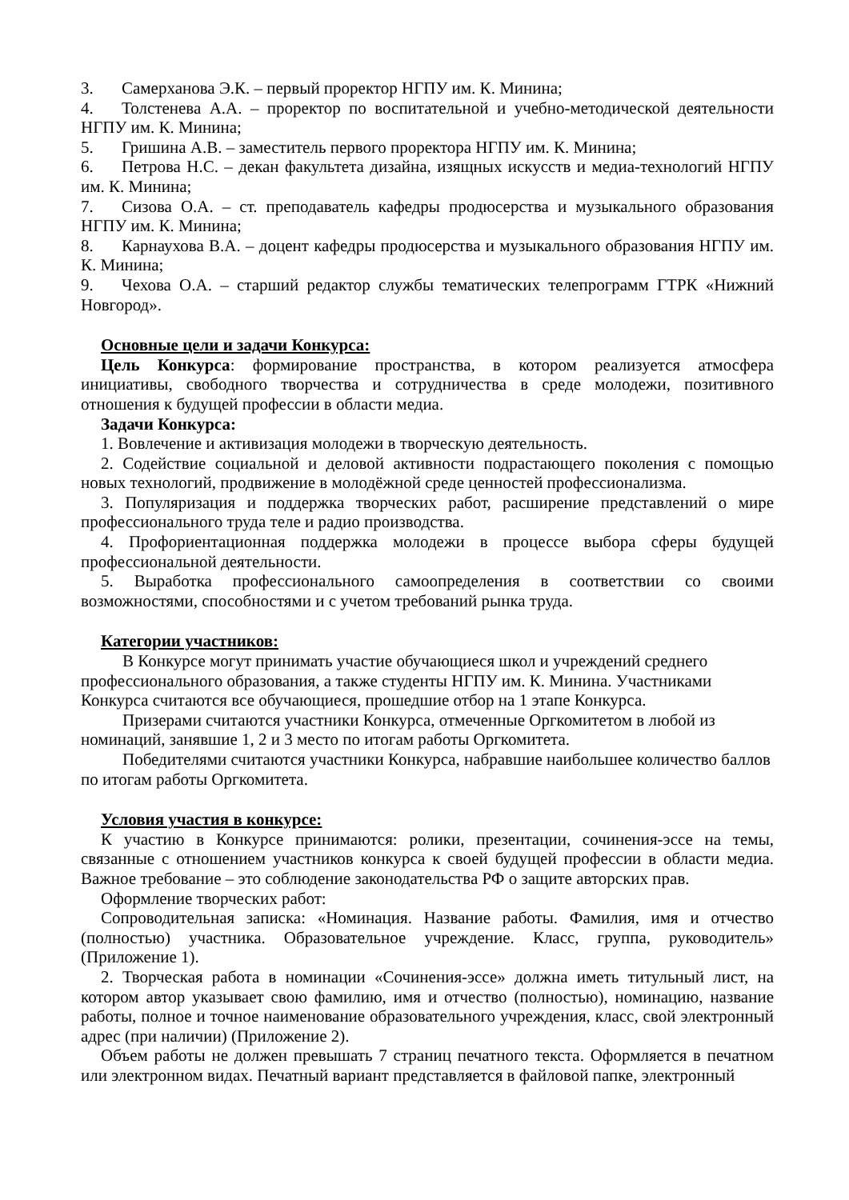3. Самерханова Э.К. – первый проректор НГПУ им. К. Минина;
4. Толстенева А.А. – проректор по воспитательной и учебно-методической деятельности НГПУ им. К. Минина;
5. Гришина А.В. – заместитель первого проректора НГПУ им. К. Минина;
6. Петрова Н.С. – декан факультета дизайна, изящных искусств и медиа-технологий НГПУ им. К. Минина;
7. Сизова О.А. – ст. преподаватель кафедры продюсерства и музыкального образования НГПУ им. К. Минина;
8. Карнаухова В.А. – доцент кафедры продюсерства и музыкального образования НГПУ им. К. Минина;
9. Чехова О.А. – старший редактор службы тематических телепрограмм ГТРК «Нижний Новгород».
Основные цели и задачи Конкурса:
Цель Конкурса: формирование пространства, в котором реализуется атмосфера инициативы, свободного творчества и сотрудничества в среде молодежи, позитивного отношения к будущей профессии в области медиа.
Задачи Конкурса:
1. Вовлечение и активизация молодежи в творческую деятельность.
2. Содействие социальной и деловой активности подрастающего поколения с помощью новых технологий, продвижение в молодёжной среде ценностей профессионализма.
3. Популяризация и поддержка творческих работ, расширение представлений о мире профессионального труда теле и радио производства.
4. Профориентационная поддержка молодежи в процессе выбора сферы будущей профессиональной деятельности.
5. Выработка профессионального самоопределения в соответствии со своими возможностями, способностями и с учетом требований рынка труда.
Категории участников:
В Конкурсе могут принимать участие обучающиеся школ и учреждений среднего профессионального образования, а также студенты НГПУ им. К. Минина. Участниками Конкурса считаются все обучающиеся, прошедшие отбор на 1 этапе Конкурса.
Призерами считаются участники Конкурса, отмеченные Оргкомитетом в любой из номинаций, занявшие 1, 2 и 3 место по итогам работы Оргкомитета.
Победителями считаются участники Конкурса, набравшие наибольшее количество баллов по итогам работы Оргкомитета.
Условия участия в конкурсе:
К участию в Конкурсе принимаются: ролики, презентации, сочинения-эссе на темы, связанные с отношением участников конкурса к своей будущей профессии в области медиа. Важное требование – это соблюдение законодательства РФ о защите авторских прав.
Оформление творческих работ:
Сопроводительная записка: «Номинация. Название работы. Фамилия, имя и отчество (полностью) участника. Образовательное учреждение. Класс, группа, руководитель» (Приложение 1).
2. Творческая работа в номинации «Сочинения-эссе» должна иметь титульный лист, на котором автор указывает свою фамилию, имя и отчество (полностью), номинацию, название работы, полное и точное наименование образовательного учреждения, класс, свой электронный адрес (при наличии) (Приложение 2).
Объем работы не должен превышать 7 страниц печатного текста. Оформляется в печатном или электронном видах. Печатный вариант представляется в файловой папке, электронный